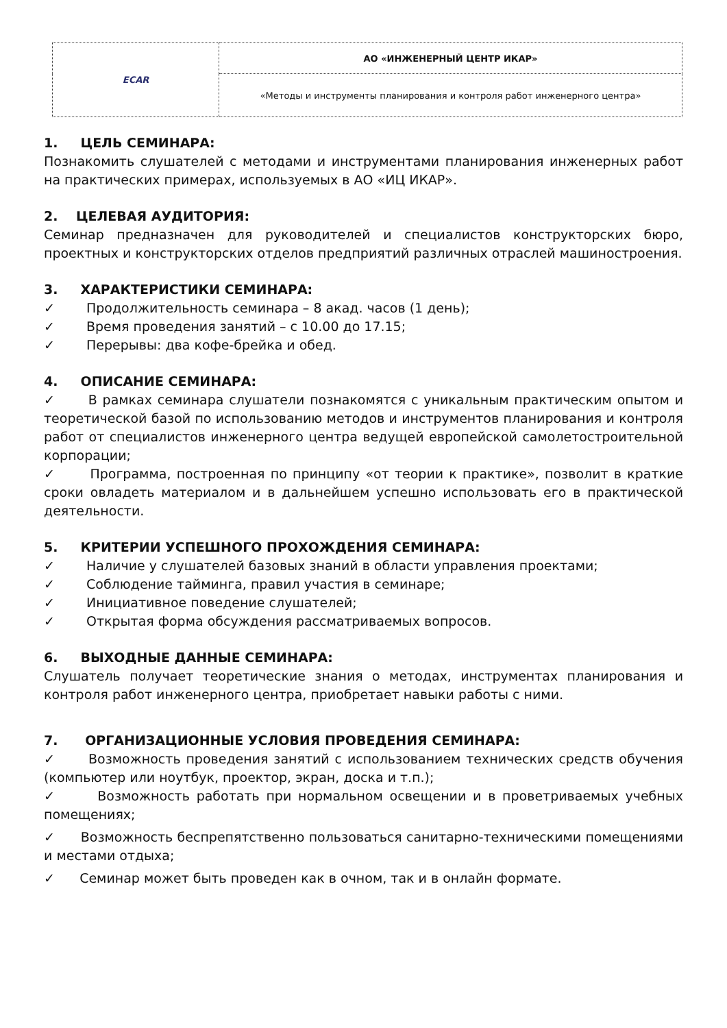| ECAR | АО «ИНЖЕНЕРНЫЙ ЦЕНТР ИКАР» |
| | «Методы и инструменты планирования и контроля работ инженерного центра» |
1. ЦЕЛЬ СЕМИНАРА:
Познакомить слушателей с методами и инструментами планирования инженерных работ на практических примерах, используемых в АО «ИЦ ИКАР».
2. ЦЕЛЕВАЯ АУДИТОРИЯ:
Семинар предназначен для руководителей и специалистов конструкторских бюро, проектных и конструкторских отделов предприятий различных отраслей машиностроения.
3. ХАРАКТЕРИСТИКИ СЕМИНАРА:
✓ Продолжительность семинара – 8 акад. часов (1 день);
✓ Время проведения занятий – с 10.00 до 17.15;
✓ Перерывы: два кофе-брейка и обед.
4. ОПИСАНИЕ СЕМИНАРА:
✓ В рамках семинара слушатели познакомятся с уникальным практическим опытом и теоретической базой по использованию методов и инструментов планирования и контроля работ от специалистов инженерного центра ведущей европейской самолетостроительной корпорации;
✓ Программа, построенная по принципу «от теории к практике», позволит в краткие сроки овладеть материалом и в дальнейшем успешно использовать его в практической деятельности.
5. КРИТЕРИИ УСПЕШНОГО ПРОХОЖДЕНИЯ СЕМИНАРА:
✓ Наличие у слушателей базовых знаний в области управления проектами;
✓ Соблюдение тайминга, правил участия в семинаре;
✓ Инициативное поведение слушателей;
✓ Открытая форма обсуждения рассматриваемых вопросов.
6. ВЫХОДНЫЕ ДАННЫЕ СЕМИНАРА:
Слушатель получает теоретические знания о методах, инструментах планирования и контроля работ инженерного центра, приобретает навыки работы с ними.
7. ОРГАНИЗАЦИОННЫЕ УСЛОВИЯ ПРОВЕДЕНИЯ СЕМИНАРА:
✓ Возможность проведения занятий с использованием технических средств обучения (компьютер или ноутбук, проектор, экран, доска и т.п.);
✓ Возможность работать при нормальном освещении и в проветриваемых учебных помещениях;
✓ Возможность беспрепятственно пользоваться санитарно-техническими помещениями и местами отдыха;
✓ Семинар может быть проведен как в очном, так и в онлайн формате.